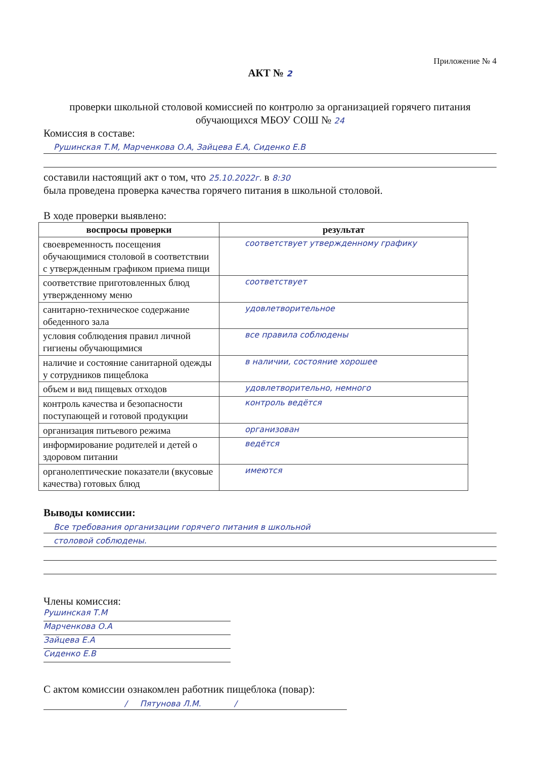Приложение № 4
АКТ № 2
проверки школьной столовой комиссией по контролю за организацией горячего питания обучающихся МБОУ СОШ № 24
Комиссия в составе:
Рушинская Т.М, Марченкова О.А, Зайцева Е.А, Сиденко Е.В
составили настоящий акт о том, что 25.10.2022г. в 8:30
была проведена проверка качества горячего питания в школьной столовой.
В ходе проверки выявлено:
| воспросы проверки | результат |
| --- | --- |
| своевременность посещения обучающимися столовой в соответствии с утвержденным графиком приема пищи | соответствует утвержденному графику |
| соответствие приготовленных блюд утвержденному меню | соответствует |
| санитарно-техническое содержание обеденного зала | удовлетворительное |
| условия соблюдения правил личной гигиены обучающимися | все правила соблюдены |
| наличие и состояние санитарной одежды у сотрудников пищеблока | в наличии, состояние хорошее |
| объем и вид пищевых отходов | удовлетворительно, немного |
| контроль качества и безопасности поступающей и готовой продукции | контроль ведётся |
| организация питьевого режима | организован |
| информирование родителей и детей о здоровом питании | ведётся |
| органолептические показатели (вкусовые качества) готовых блюд | имеются |
Выводы комиссии:
Все требования организации горячего питания в школьной
столовой соблюдены.
Члены комиссия:
Рушинская Т.М
Марченкова О.А
Зайцева Е.А
Сиденко Е.В
С актом комиссии ознакомлен работник пищеблока (повар):
/ Пятунова Л.М. /